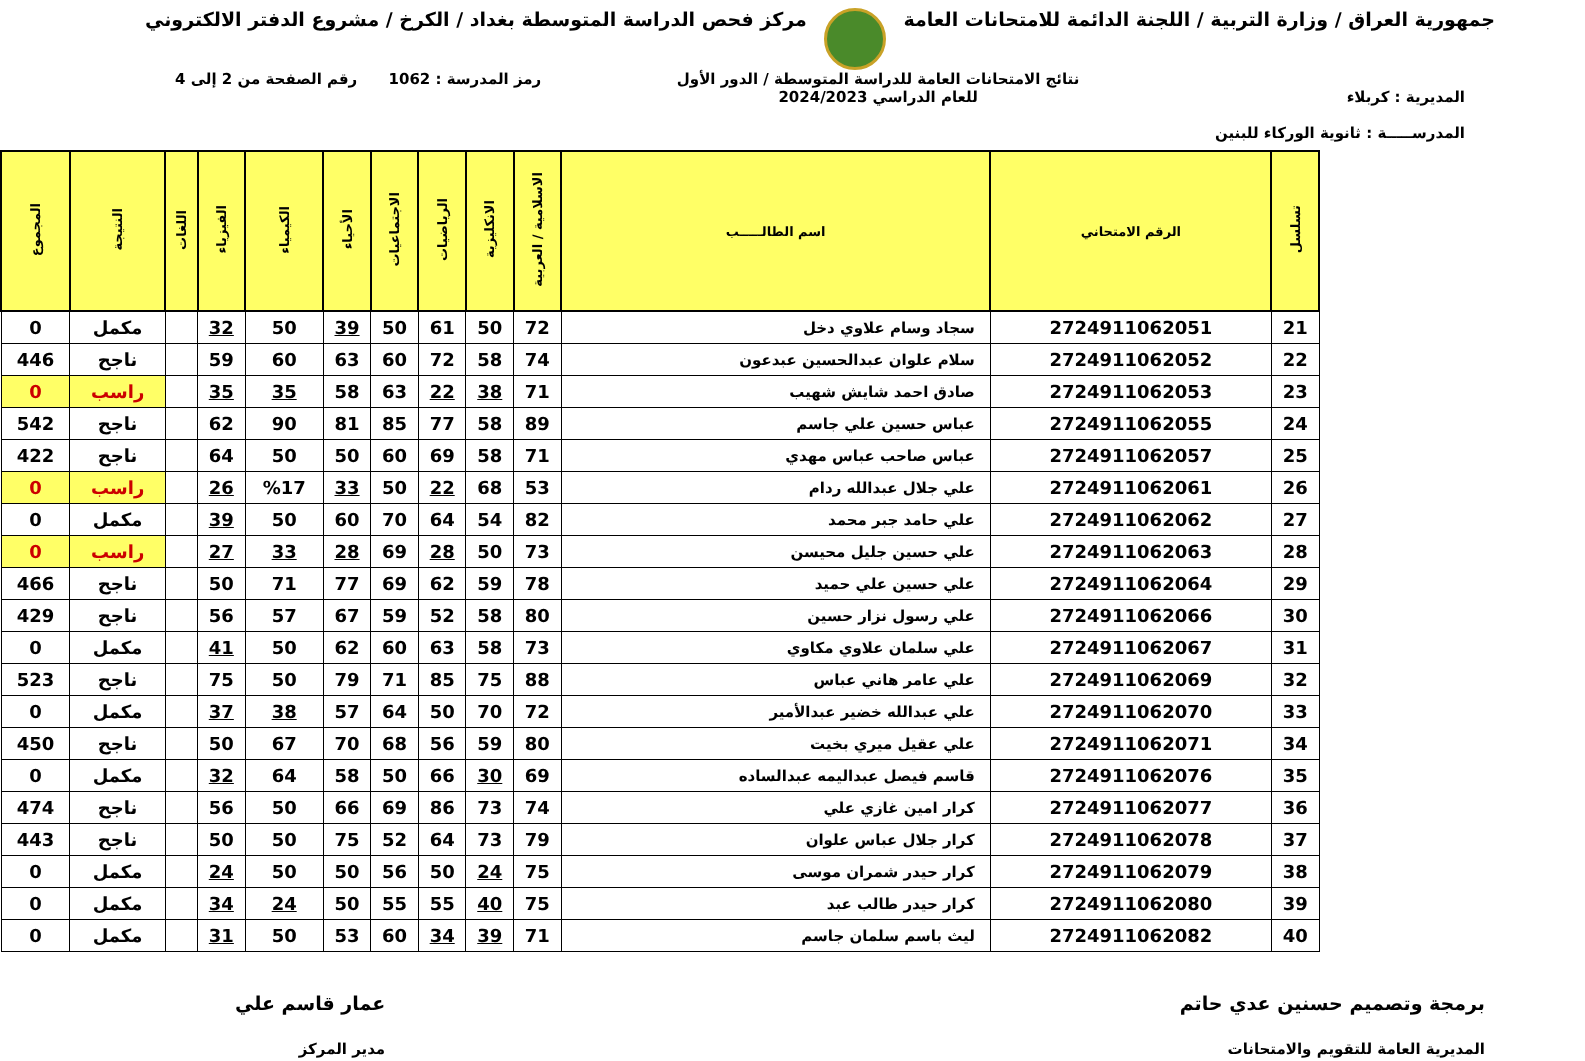جمهورية العراق / وزارة التربية / اللجنة الدائمة للامتحانات العامة
مركز فحص الدراسة المتوسطة بغداد / الكرخ / مشروع الدفتر الالكتروني
المديرية : كربلاء
المدرســـــة : ثانوية الوركاء للبنين
نتائج الامتحانات العامة للدراسة المتوسطة / الدور الأول
للعام الدراسي 2024/2023
رمز المدرسة : 1062 رقم الصفحة من 2 إلى 4
| تسلسل | الرقم الامتحاني | اسم الطالـــــب | الاسلامية / العربية | الانكليزية | الرياضيات | الاجتماعيات | الأحياء | الكيمياء | الفيزياء | اللغات | النتيجة | المجموع |
| --- | --- | --- | --- | --- | --- | --- | --- | --- | --- | --- | --- | --- |
| 21 | 2724911062051 | سجاد وسام علاوي دخل | 72 | 50 | 61 | 50 | 39 | 50 | 32 | | مكمل | 0 |
| 22 | 2724911062052 | سلام علوان عبدالحسين عبدعون | 74 | 58 | 72 | 60 | 63 | 60 | 59 | | ناجح | 446 |
| 23 | 2724911062053 | صادق احمد شايش شهيب | 71 | 38 | 22 | 63 | 58 | 35 | 35 | | راسب | 0 |
| 24 | 2724911062055 | عباس حسين علي جاسم | 89 | 58 | 77 | 85 | 81 | 90 | 62 | | ناجح | 542 |
| 25 | 2724911062057 | عباس صاحب عباس مهدي | 71 | 58 | 69 | 60 | 50 | 50 | 64 | | ناجح | 422 |
| 26 | 2724911062061 | علي جلال عبدالله ردام | 53 | 68 | 22 | 50 | 33 | %17 | 26 | | راسب | 0 |
| 27 | 2724911062062 | علي حامد جبر محمد | 82 | 54 | 64 | 70 | 60 | 50 | 39 | | مكمل | 0 |
| 28 | 2724911062063 | علي حسين جليل محيسن | 73 | 50 | 28 | 69 | 28 | 33 | 27 | | راسب | 0 |
| 29 | 2724911062064 | علي حسين علي حميد | 78 | 59 | 62 | 69 | 77 | 71 | 50 | | ناجح | 466 |
| 30 | 2724911062066 | علي رسول نزار حسين | 80 | 58 | 52 | 59 | 67 | 57 | 56 | | ناجح | 429 |
| 31 | 2724911062067 | علي سلمان علاوي مكاوي | 73 | 58 | 63 | 60 | 62 | 50 | 41 | | مكمل | 0 |
| 32 | 2724911062069 | علي عامر هاني عباس | 88 | 75 | 85 | 71 | 79 | 50 | 75 | | ناجح | 523 |
| 33 | 2724911062070 | علي عبدالله خضير عبدالأمير | 72 | 70 | 50 | 64 | 57 | 38 | 37 | | مكمل | 0 |
| 34 | 2724911062071 | علي عقيل ميري بخيت | 80 | 59 | 56 | 68 | 70 | 67 | 50 | | ناجح | 450 |
| 35 | 2724911062076 | قاسم فيصل عبداليمه عبدالساده | 69 | 30 | 66 | 50 | 58 | 64 | 32 | | مكمل | 0 |
| 36 | 2724911062077 | كرار امين غازي علي | 74 | 73 | 86 | 69 | 66 | 50 | 56 | | ناجح | 474 |
| 37 | 2724911062078 | كرار جلال عباس علوان | 79 | 73 | 64 | 52 | 75 | 50 | 50 | | ناجح | 443 |
| 38 | 2724911062079 | كرار حيدر شمران موسى | 75 | 24 | 50 | 56 | 50 | 50 | 24 | | مكمل | 0 |
| 39 | 2724911062080 | كرار حيدر طالب عبد | 75 | 40 | 55 | 55 | 50 | 24 | 34 | | مكمل | 0 |
| 40 | 2724911062082 | ليث باسم سلمان جاسم | 71 | 39 | 34 | 60 | 53 | 50 | 31 | | مكمل | 0 |
برمجة وتصميم حسنين عدي حاتم
المديرية العامة للتقويم والامتحانات
عمار قاسم علي
مدير المركز